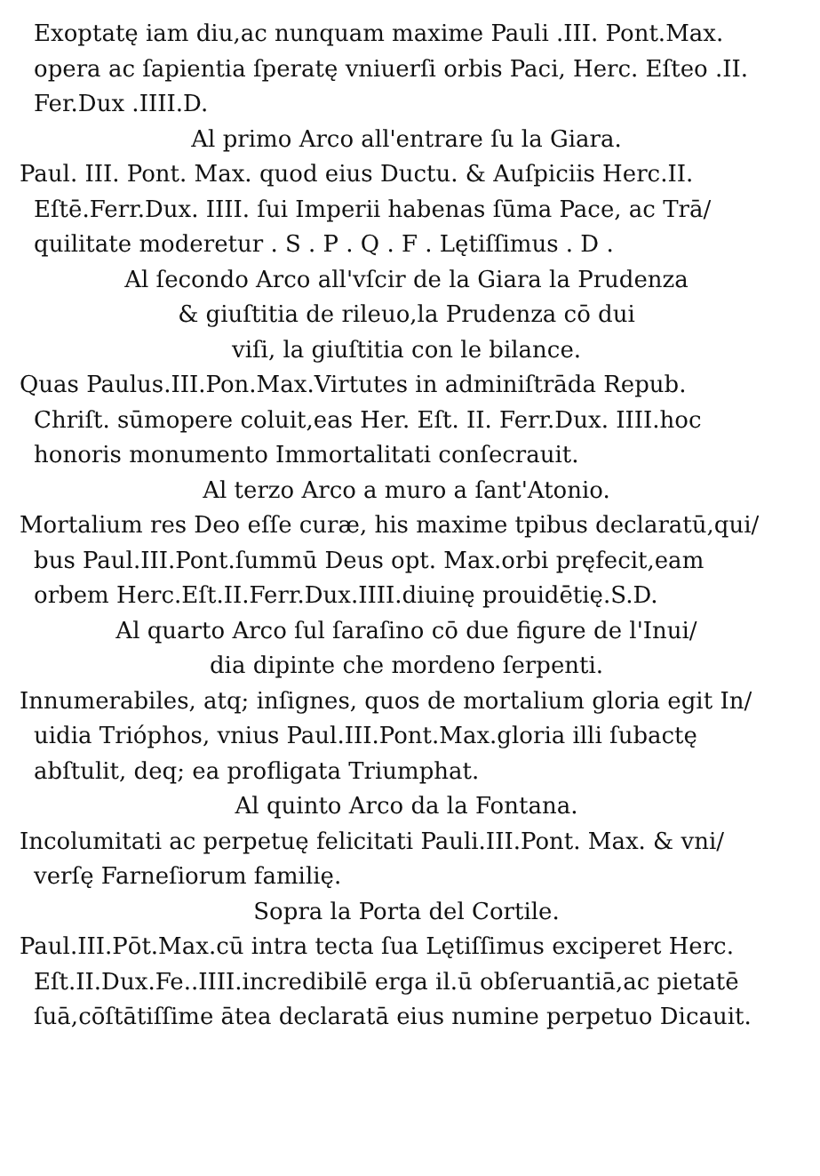Exoptatę iam diu,ac nunquam maxime Pauli .III. Pont.Max.
opera ac ſapientia ſperatę vniuerſi orbis Paci, Herc. Eſteo .II.
Fer.Dux .IIII.D.
Al primo Arco all'entrare ſu la Giara.
Paul. III. Pont. Max. quod eius Ductu. & Auſpiciis Herc.II.
Eſtē.Ferr.Dux. IIII. ſui Imperii habenas ſūma Pace, ac Trā/
quilitate moderetur . S . P . Q . F . Lętiſſimus . D .
Al ſecondo Arco all'vſcir de la Giara la Prudenza
& giuſtitia de rileuo,la Prudenza cō dui
viſi, la giuſtitia con le bilance.
Quas Paulus.III.Pon.Max.Virtutes in adminiſtrāda Repub.
Chriſt. sūmopere coluit,eas Her. Eſt. II. Ferr.Dux. IIII.hoc
honoris monumento Immortalitati conſecrauit.
Al terzo Arco a muro a ſant'Atonio.
Mortalium res Deo eſſe curæ, his maxime tpibus declaratū,qui/
bus Paul.III.Pont.ſummū Deus opt. Max.orbi pręfecit,eam
orbem Herc.Eſt.II.Ferr.Dux.IIII.diuinę prouidētię.S.D.
Al quarto Arco ſul ſaraſino cō due figure de l'Inui/
dia dipinte che mordeno ſerpenti.
Innumerabiles, atq; inſignes, quos de mortalium gloria egit In/
uidia Trióphos, vnius Paul.III.Pont.Max.gloria illi ſubactę
abſtulit, deq; ea profligata Triumphat.
Al quinto Arco da la Fontana.
Incolumitati ac perpetuę felicitati Pauli.III.Pont. Max. & vni/
verſę Farneſiorum familię.
Sopra la Porta del Cortile.
Paul.III.Pōt.Max.cū intra tecta ſua Lętiſſimus exciperet Herc.
Eſt.II.Dux.Fe..IIII.incredibilē erga il.ū obſeruantiā,ac pietatē
ſuā,cōſtātiſſime ātea declaratā eius numine perpetuo Dicauit.